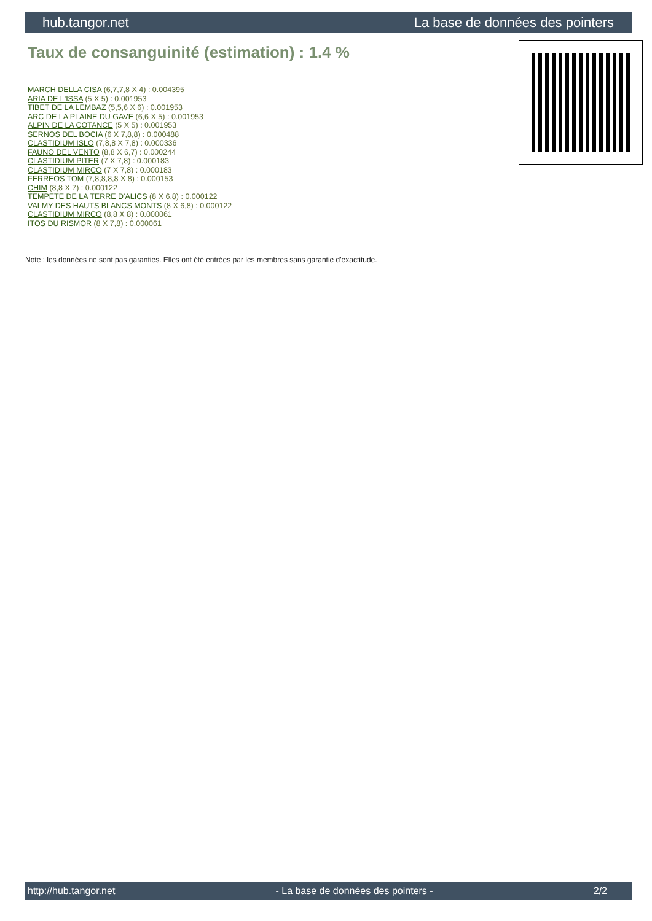hub.tangor.net La base de données des pointers
Taux de consanguinité (estimation) : 1.4 %
MARCH DELLA CISA (6,7,7,8 X 4) : 0.004395
ARIA DE L'ISSA (5 X 5) : 0.001953
TIBET DE LA LEMBAZ (5,5,6 X 6) : 0.001953
ARC DE LA PLAINE DU GAVE (6,6 X 5) : 0.001953
ALPIN DE LA COTANCE (5 X 5) : 0.001953
SERNOS DEL BOCIA (6 X 7,8,8) : 0.000488
CLASTIDIUM ISLO (7,8,8 X 7,8) : 0.000336
FAUNO DEL VENTO (8,8 X 6,7) : 0.000244
CLASTIDIUM PITER (7 X 7,8) : 0.000183
CLASTIDIUM MIRCO (7 X 7,8) : 0.000183
FERREOS TOM (7,8,8,8,8 X 8) : 0.000153
CHIM (8,8 X 7) : 0.000122
TEMPETE DE LA TERRE D'ALICS (8 X 6,8) : 0.000122
VALMY DES HAUTS BLANCS MONTS (8 X 6,8) : 0.000122
CLASTIDIUM MIRCO (8,8 X 8) : 0.000061
ITOS DU RISMOR (8 X 7,8) : 0.000061
Note : les données ne sont pas garanties. Elles ont été entrées par les membres sans garantie d'exactitude.
http://hub.tangor.net - La base de données des pointers - 2/2